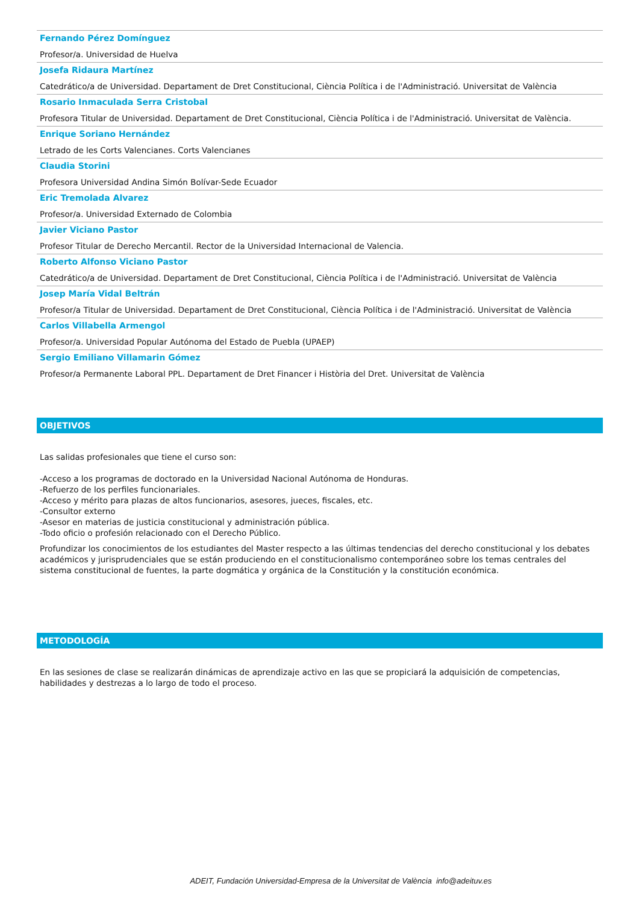Fernando Pérez Domínguez
Profesor/a. Universidad de Huelva
Josefa Ridaura Martínez
Catedrático/a de Universidad. Departament de Dret Constitucional, Ciència Política i de l'Administració. Universitat de València
Rosario Inmaculada Serra Cristobal
Profesora Titular de Universidad. Departament de Dret Constitucional, Ciència Política i de l'Administració. Universitat de València.
Enrique Soriano Hernández
Letrado de les Corts Valencianes. Corts Valencianes
Claudia Storini
Profesora Universidad Andina Simón Bolívar-Sede Ecuador
Eric Tremolada Alvarez
Profesor/a. Universidad Externado de Colombia
Javier Viciano Pastor
Profesor Titular de Derecho Mercantil. Rector de la Universidad Internacional de Valencia.
Roberto Alfonso Viciano Pastor
Catedrático/a de Universidad. Departament de Dret Constitucional, Ciència Política i de l'Administració. Universitat de València
Josep María Vidal Beltrán
Profesor/a Titular de Universidad. Departament de Dret Constitucional, Ciència Política i de l'Administració. Universitat de València
Carlos Villabella Armengol
Profesor/a. Universidad Popular Autónoma del Estado de Puebla (UPAEP)
Sergio Emiliano Villamarin Gómez
Profesor/a Permanente Laboral PPL. Departament de Dret Financer i Història del Dret. Universitat de València
OBJETIVOS
Las salidas profesionales que tiene el curso son:
-Acceso a los programas de doctorado en la Universidad Nacional Autónoma de Honduras.
-Refuerzo de los perfiles funcionariales.
-Acceso y mérito para plazas de altos funcionarios, asesores, jueces, fiscales, etc.
-Consultor externo
-Asesor en materias de justicia constitucional y administración pública.
-Todo oficio o profesión relacionado con el Derecho Público.
Profundizar los conocimientos de los estudiantes del Master respecto a las últimas tendencias del derecho constitucional y los debates académicos y jurisprudenciales que se están produciendo en el constitucionalismo contemporáneo sobre los temas centrales del sistema constitucional de fuentes, la parte dogmática y orgánica de la Constitución y la constitución económica.
METODOLOGÍA
En las sesiones de clase se realizarán dinámicas de aprendizaje activo en las que se propiciará la adquisición de competencias, habilidades y destrezas a lo largo de todo el proceso.
ADEIT, Fundación Universidad-Empresa de la Universitat de València info@adeituv.es